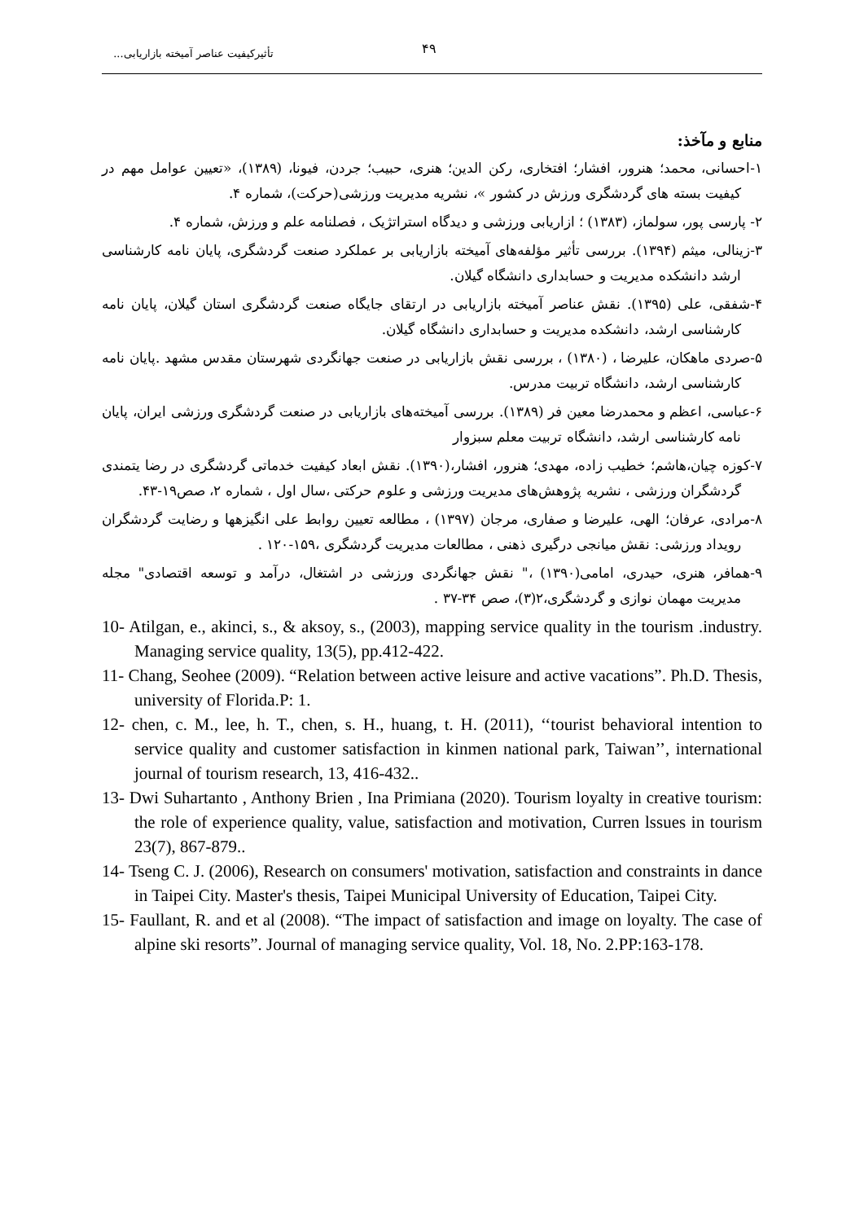تأثیرکیفیت عناصر آمیخته بازاریابی... ۴۹
منابع و مآخذ:
۱-احسانی، محمد؛ هنرور، افشار؛ افتخاری، رکن الدین؛ هنری، حبیب؛ جردن، فیونا، (۱۳۸۹)، «تعیین عوامل مهم در کیفیت بسته های گردشگری ورزش در کشور »، نشریه مدیریت ورزشی(حرکت)، شماره ۴.
۲- پارسی پور، سولماز، (۱۳۸۳) ؛ ازاریابی ورزشی و دیدگاه استراتژیک ، فصلنامه علم و ورزش، شماره ۴.
۳-زینالی، میثم (۱۳۹۴). بررسی تأثیر مؤلفه‌های آمیخته بازاریابی بر عملکرد صنعت گردشگری، پایان نامه کارشناسی ارشد دانشکده مدیریت و حسابداری دانشگاه گیلان.
۴-شفقی، علی (۱۳۹۵). نقش عناصر آمیخته بازاریابی در ارتقای جایگاه صنعت گردشگری استان گیلان، پایان نامه کارشناسی ارشد، دانشکده مدیریت و حسابداری دانشگاه گیلان.
۵-صردی ماهکان، علیرضا ، (۱۳۸۰) ، بررسی نقش بازاریابی در صنعت جهانگردی شهرستان مقدس مشهد .پایان نامه کارشناسی ارشد، دانشگاه تربیت مدرس.
۶-عباسی، اعظم و محمدرضا معین فر (۱۳۸۹). بررسی آمیخته‌های بازاریابی در صنعت گردشگری ورزشی ایران، پایان نامه کارشناسی ارشد، دانشگاه تربیت معلم سبزوار
۷-کوزه چیان،هاشم؛ خطیب زاده، مهدی؛ هنرور، افشار،(۱۳۹۰). نقش ابعاد کیفیت خدماتی گردشگری در رضا یتمندی گردشگران ورزشی ، نشریه پژوهش‌های مدیریت ورزشی و علوم حرکتی ،سال اول ، شماره ۲، صص۱۹-۴۳.
۸-مرادی، عرفان؛ الهی، علیرضا و صفاری، مرجان (۱۳۹۷) ، مطالعه تعیین روابط علی انگیزهها و رضایت گردشگران رویداد ورزشی: نقش میانجی درگیری ذهنی ، مطالعات مدیریت گردشگری ،۱۵۹-۱۲۰ .
۹-همافر، هنری، حیدری، امامی(۱۳۹۰) ،" نقش جهانگردی ورزشی در اشتغال، درآمد و توسعه اقتصادی" مجله مدیریت مهمان نوازی و گردشگری،۲(۳)، صص ۳۴-۳۷ .
10- Atilgan, e., akinci, s., & aksoy, s., (2003), mapping service quality in the tourism .industry. Managing service quality, 13(5), pp.412-422.
11- Chang, Seohee (2009). “Relation between active leisure and active vacations”. Ph.D. Thesis, university of Florida.P: 1.
12- chen, c. M., lee, h. T., chen, s. H., huang, t. H. (2011), ‘‘tourist behavioral intention to service quality and customer satisfaction in kinmen national park, Taiwan’’, international journal of tourism research, 13, 416-432..
13- Dwi Suhartanto , Anthony Brien , Ina Primiana (2020). Tourism loyalty in creative tourism: the role of experience quality, value, satisfaction and motivation, Curren lssues in tourism 23(7), 867-879..
14- Tseng C. J. (2006), Research on consumers' motivation, satisfaction and constraints in dance in Taipei City. Master's thesis, Taipei Municipal University of Education, Taipei City.
15- Faullant, R. and et al (2008). “The impact of satisfaction and image on loyalty. The case of alpine ski resorts”. Journal of managing service quality, Vol. 18, No. 2.PP:163-178.